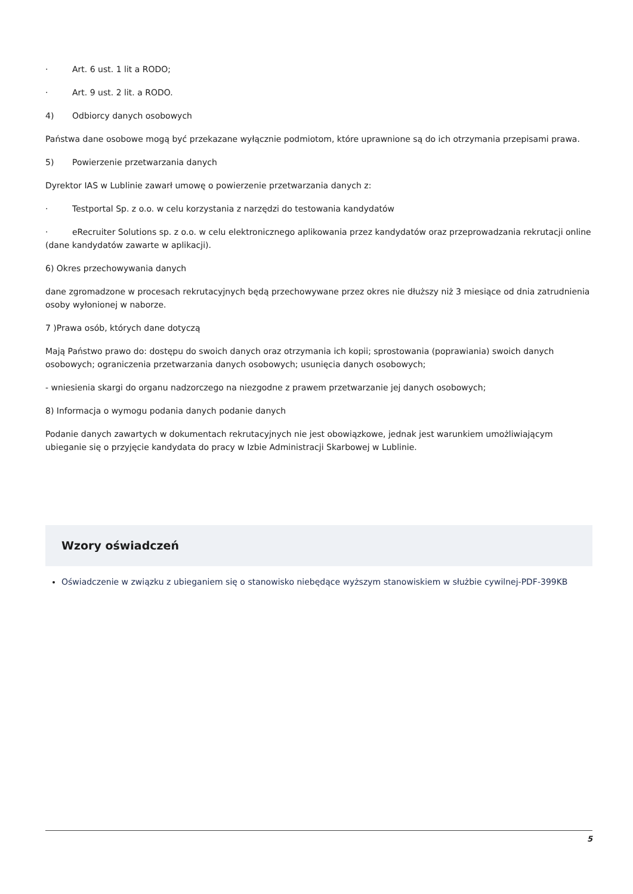· Art. 6 ust. 1 lit a RODO;
· Art. 9 ust. 2 lit. a RODO.
4) Odbiorcy danych osobowych
Państwa dane osobowe mogą być przekazane wyłącznie podmiotom, które uprawnione są do ich otrzymania przepisami prawa.
5) Powierzenie przetwarzania danych
Dyrektor IAS w Lublinie zawarł umowę o powierzenie przetwarzania danych z:
· Testportal Sp. z o.o. w celu korzystania z narzędzi do testowania kandydatów
· eRecruiter Solutions sp. z o.o. w celu elektronicznego aplikowania przez kandydatów oraz przeprowadzania rekrutacji online (dane kandydatów zawarte w aplikacji).
6) Okres przechowywania danych
dane zgromadzone w procesach rekrutacyjnych będą przechowywane przez okres nie dłuższy niż 3 miesiące od dnia zatrudnienia osoby wyłonionej w naborze.
7 )Prawa osób, których dane dotyczą
Mają Państwo prawo do: dostępu do swoich danych oraz otrzymania ich kopii; sprostowania (poprawiania) swoich danych osobowych; ograniczenia przetwarzania danych osobowych; usunięcia danych osobowych;
- wniesienia skargi do organu nadzorczego na niezgodne z prawem przetwarzanie jej danych osobowych;
8) Informacja o wymogu podania danych podanie danych
Podanie danych zawartych w dokumentach rekrutacyjnych nie jest obowiązkowe, jednak jest warunkiem umożliwiającym ubieganie się o przyjęcie kandydata do pracy w Izbie Administracji Skarbowej w Lublinie.
Wzory oświadczeń
Oświadczenie w związku z ubieganiem się o stanowisko niebędące wyższym stanowiskiem w służbie cywilnej-PDF-399KB
5